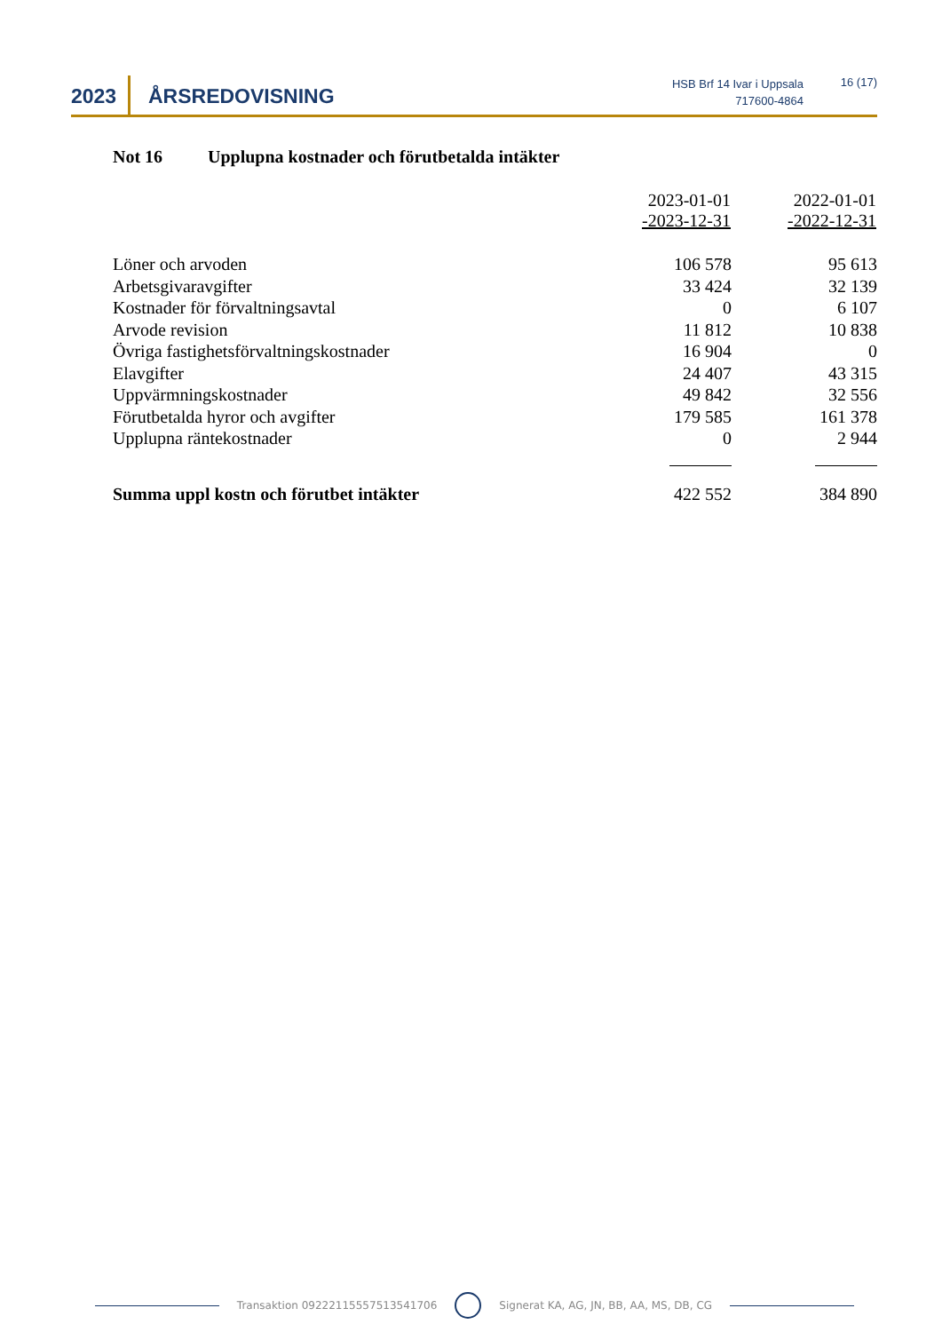2023 ÅRSREDOVISNING
HSB Brf 14 Ivar i Uppsala
717600-4864
16 (17)
Not 16 Upplupna kostnader och förutbetalda intäkter
| | 2023-01-01 -2023-12-31 | 2022-01-01 -2022-12-31 |
| --- | --- | --- |
| Löner och arvoden | 106 578 | 95 613 |
| Arbetsgivaravgifter | 33 424 | 32 139 |
| Kostnader för förvaltningsavtal | 0 | 6 107 |
| Arvode revision | 11 812 | 10 838 |
| Övriga fastighetsförvaltningskostnader | 16 904 | 0 |
| Elavgifter | 24 407 | 43 315 |
| Uppvärmningskostnader | 49 842 | 32 556 |
| Förutbetalda hyror och avgifter | 179 585 | 161 378 |
| Upplupna räntekostnader | 0 | 2 944 |
| Summa uppl kostn och förutbet intäkter | 422 552 | 384 890 |
Transaktion 09222115557513541706 Signerat KA, AG, JN, BB, AA, MS, DB, CG